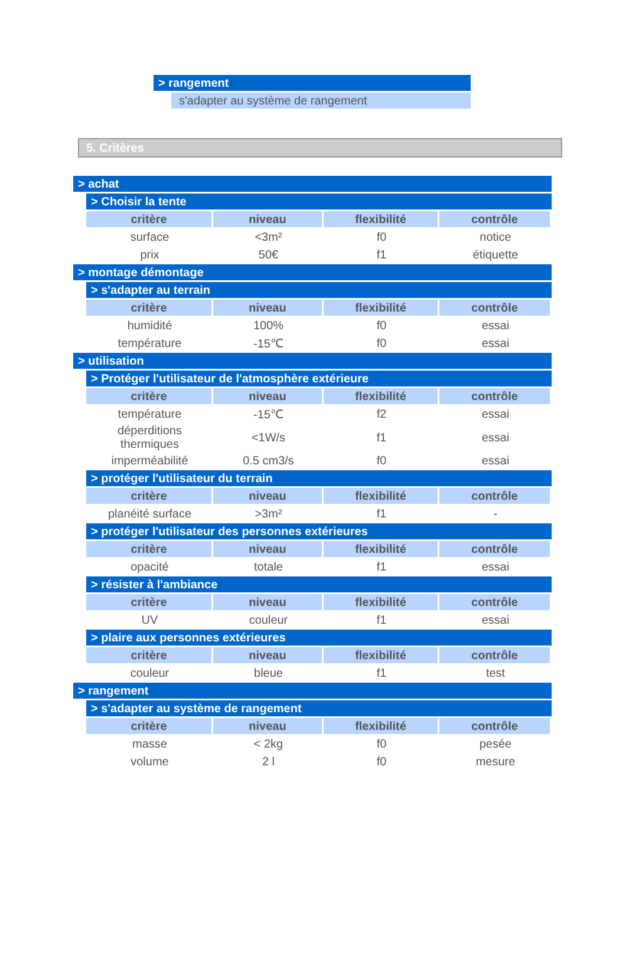> rangement
s'adapter au système de rangement
5. Critères
| > achat | | | | |
| | > Choisir la tente | | | |
| | critère | niveau | flexibilité | contrôle |
| | surface | <3m² | f0 | notice |
| | prix | 50€ | f1 | étiquette |
| > montage démontage | | | | |
| | > s'adapter au terrain | | | |
| | critère | niveau | flexibilité | contrôle |
| | humidité | 100% | f0 | essai |
| | température | -15℃ | f0 | essai |
| > utilisation | | | | |
| | > Protéger l'utilisateur de l'atmosphère extérieure | | | |
| | critère | niveau | flexibilité | contrôle |
| | température | -15℃ | f2 | essai |
| | déperditions thermiques | <1W/s | f1 | essai |
| | imperméabilité | 0.5 cm3/s | f0 | essai |
| | > protéger l'utilisateur du terrain | | | |
| | critère | niveau | flexibilité | contrôle |
| | planéité surface | >3m² | f1 | - |
| | > protéger l'utilisateur des personnes extérieures | | | |
| | critère | niveau | flexibilité | contrôle |
| | opacité | totale | f1 | essai |
| | > résister à l'ambiance | | | |
| | critère | niveau | flexibilité | contrôle |
| | UV | couleur | f1 | essai |
| | > plaire aux personnes extérieures | | | |
| | critère | niveau | flexibilité | contrôle |
| | couleur | bleue | f1 | test |
| > rangement | | | | |
| | > s'adapter au système de rangement | | | |
| | critère | niveau | flexibilité | contrôle |
| | masse | < 2kg | f0 | pesée |
| | volume | 2 l | f0 | mesure |